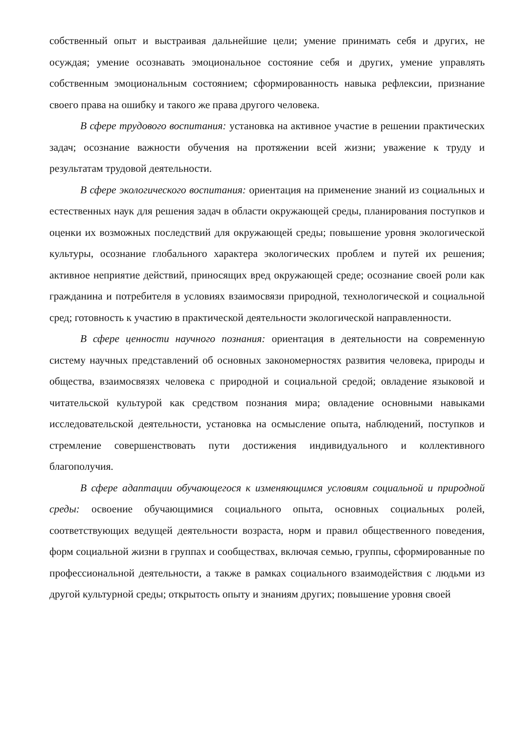собственный опыт и выстраивая дальнейшие цели; умение принимать себя и других, не осуждая; умение осознавать эмоциональное состояние себя и других, умение управлять собственным эмоциональным состоянием; сформированность навыка рефлексии, признание своего права на ошибку и такого же права другого человека.
В сфере трудового воспитания: установка на активное участие в решении практических задач; осознание важности обучения на протяжении всей жизни; уважение к труду и результатам трудовой деятельности.
В сфере экологического воспитания: ориентация на применение знаний из социальных и естественных наук для решения задач в области окружающей среды, планирования поступков и оценки их возможных последствий для окружающей среды; повышение уровня экологической культуры, осознание глобального характера экологических проблем и путей их решения; активное неприятие действий, приносящих вред окружающей среде; осознание своей роли как гражданина и потребителя в условиях взаимосвязи природной, технологической и социальной сред; готовность к участию в практической деятельности экологической направленности.
В сфере ценности научного познания: ориентация в деятельности на современную систему научных представлений об основных закономерностях развития человека, природы и общества, взаимосвязях человека с природной и социальной средой; овладение языковой и читательской культурой как средством познания мира; овладение основными навыками исследовательской деятельности, установка на осмысление опыта, наблюдений, поступков и стремление совершенствовать пути достижения индивидуального и коллективного благополучия.
В сфере адаптации обучающегося к изменяющимся условиям социальной и природной среды: освоение обучающимися социального опыта, основных социальных ролей, соответствующих ведущей деятельности возраста, норм и правил общественного поведения, форм социальной жизни в группах и сообществах, включая семью, группы, сформированные по профессиональной деятельности, а также в рамках социального взаимодействия с людьми из другой культурной среды; открытость опыту и знаниям других; повышение уровня своей